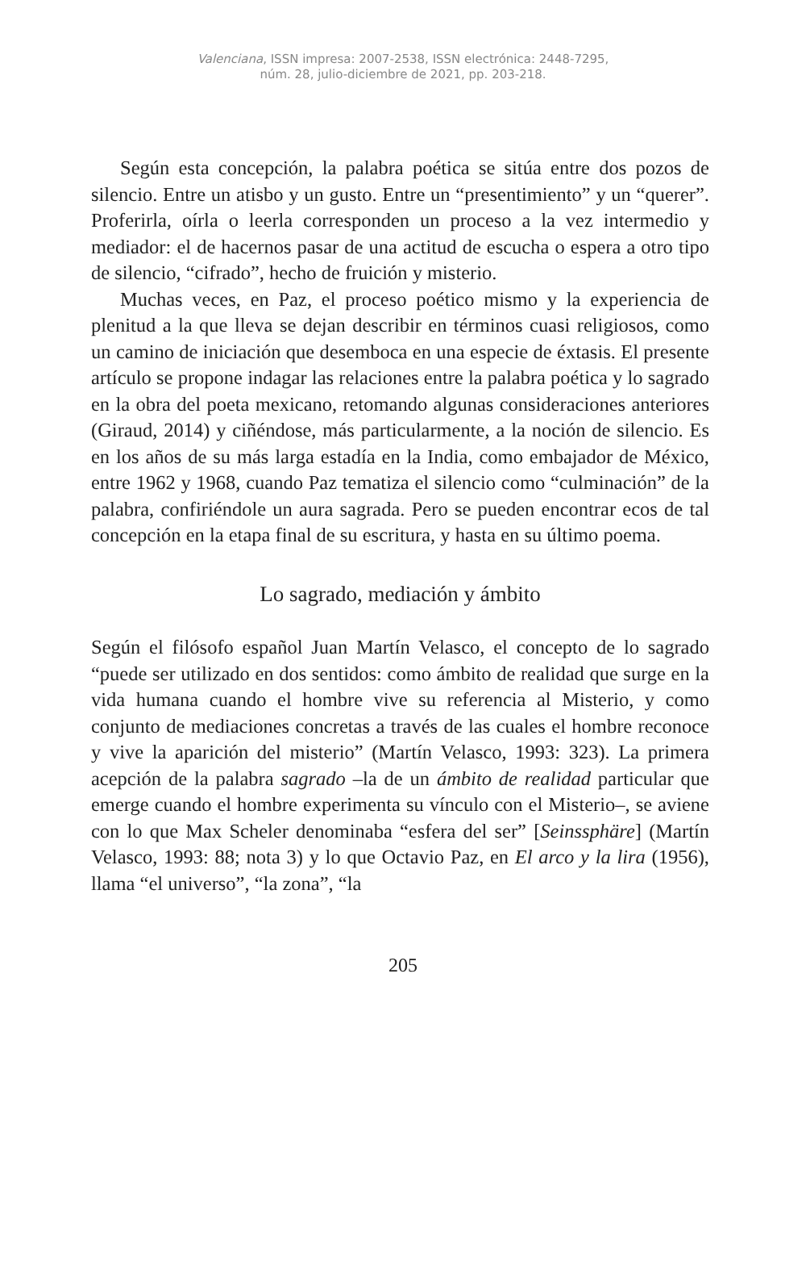Valenciana, ISSN impresa: 2007-2538, ISSN electrónica: 2448-7295,
núm. 28, julio-diciembre de 2021, pp. 203-218.
Según esta concepción, la palabra poética se sitúa entre dos pozos de silencio. Entre un atisbo y un gusto. Entre un “presentimiento” y un “querer”. Proferirla, oírla o leerla corresponden un proceso a la vez intermedio y mediador: el de hacernos pasar de una actitud de escucha o espera a otro tipo de silencio, “cifrado”, hecho de fruición y misterio.
Muchas veces, en Paz, el proceso poético mismo y la experiencia de plenitud a la que lleva se dejan describir en términos cuasi religiosos, como un camino de iniciación que desemboca en una especie de éxtasis. El presente artículo se propone indagar las relaciones entre la palabra poética y lo sagrado en la obra del poeta mexicano, retomando algunas consideraciones anteriores (Giraud, 2014) y ciñéndose, más particularmente, a la noción de silencio. Es en los años de su más larga estadía en la India, como embajador de México, entre 1962 y 1968, cuando Paz tematiza el silencio como “culminación” de la palabra, confiriéndole un aura sagrada. Pero se pueden encontrar ecos de tal concepción en la etapa final de su escritura, y hasta en su último poema.
Lo sagrado, mediación y ámbito
Según el filósofo español Juan Martín Velasco, el concepto de lo sagrado “puede ser utilizado en dos sentidos: como ámbito de realidad que surge en la vida humana cuando el hombre vive su referencia al Misterio, y como conjunto de mediaciones concretas a través de las cuales el hombre reconoce y vive la aparición del misterio” (Martín Velasco, 1993: 323). La primera acepción de la palabra sagrado –la de un ámbito de realidad particular que emerge cuando el hombre experimenta su vínculo con el Misterio–, se aviene con lo que Max Scheler denominaba “esfera del ser” [Seinssphäre] (Martín Velasco, 1993: 88; nota 3) y lo que Octavio Paz, en El arco y la lira (1956), llama “el universo”, “la zona”, “la
205